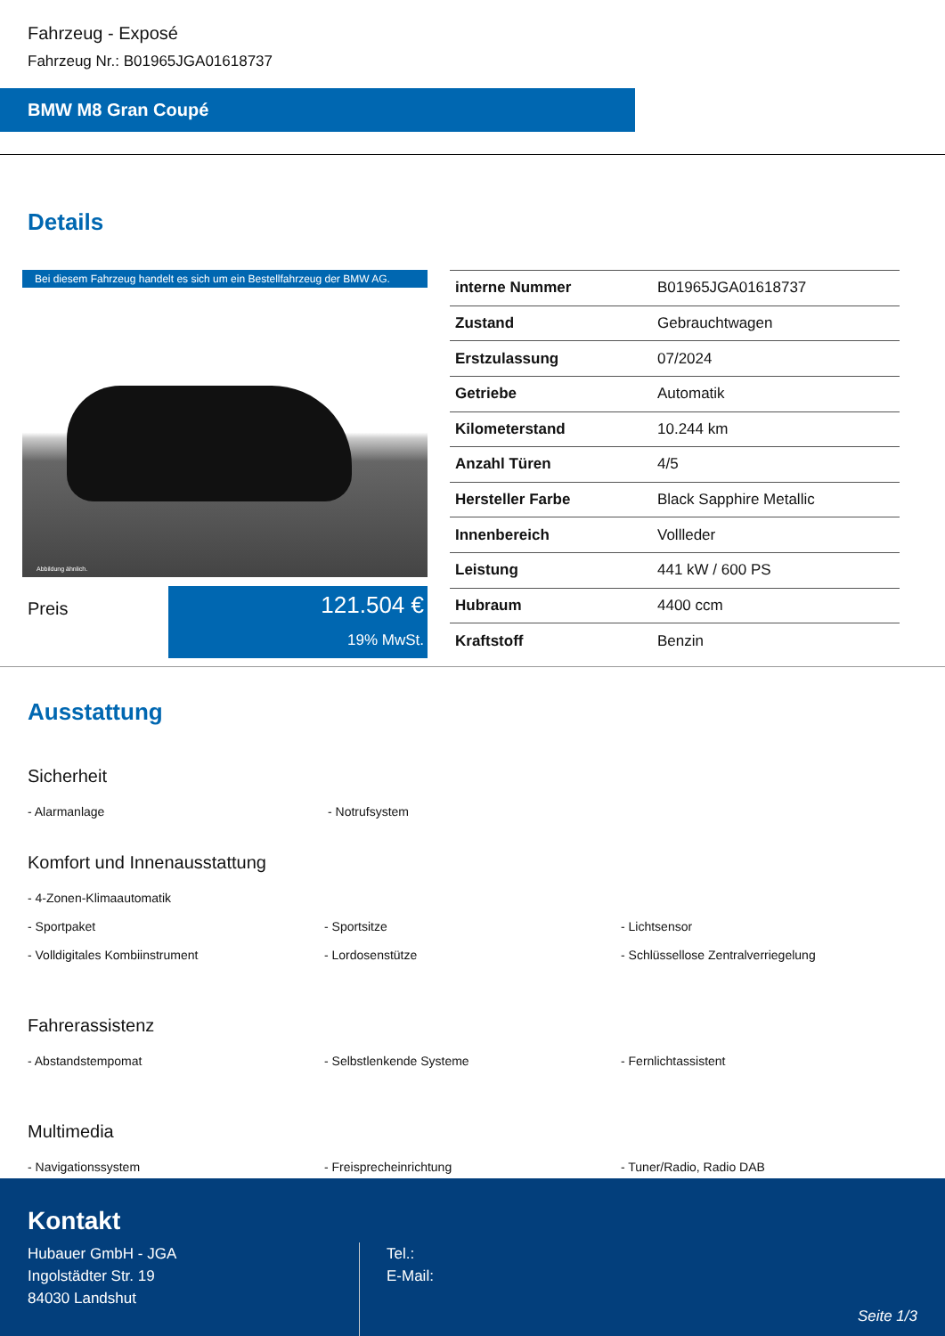Fahrzeug - Exposé
Fahrzeug Nr.: B01965JGA01618737
BMW M8 Gran Coupé
Details
Bei diesem Fahrzeug handelt es sich um ein Bestellfahrzeug der BMW AG.
Abbildung ähnlich.
Preis
121.504 €
19% MwSt.
| interne Nummer | B01965JGA01618737 |
| Zustand | Gebrauchtwagen |
| Erstzulassung | 07/2024 |
| Getriebe | Automatik |
| Kilometerstand | 10.244 km |
| Anzahl Türen | 4/5 |
| Hersteller Farbe | Black Sapphire Metallic |
| Innenbereich | Vollleder |
| Leistung | 441 kW / 600 PS |
| Hubraum | 4400 ccm |
| Kraftstoff | Benzin |
Ausstattung
Sicherheit
- Alarmanlage - Notrufsystem
Komfort und Innenausstattung
- 4-Zonen-Klimaautomatik
- Sportpaket - Sportsitze - Lichtsensor
- Volldigitales Kombiinstrument - Lordosenstütze - Schlüssellose Zentralverriegelung
Fahrerassistenz
- Abstandstempomat - Selbstlenkende Systeme - Fernlichtassistent
Multimedia
- Navigationssystem - Freisprecheinrichtung - Tuner/Radio, Radio DAB
Kontakt
Hubauer GmbH - JGA
Ingolstädter Str. 19
84030 Landshut
Tel.:
E-Mail:
Seite 1/3